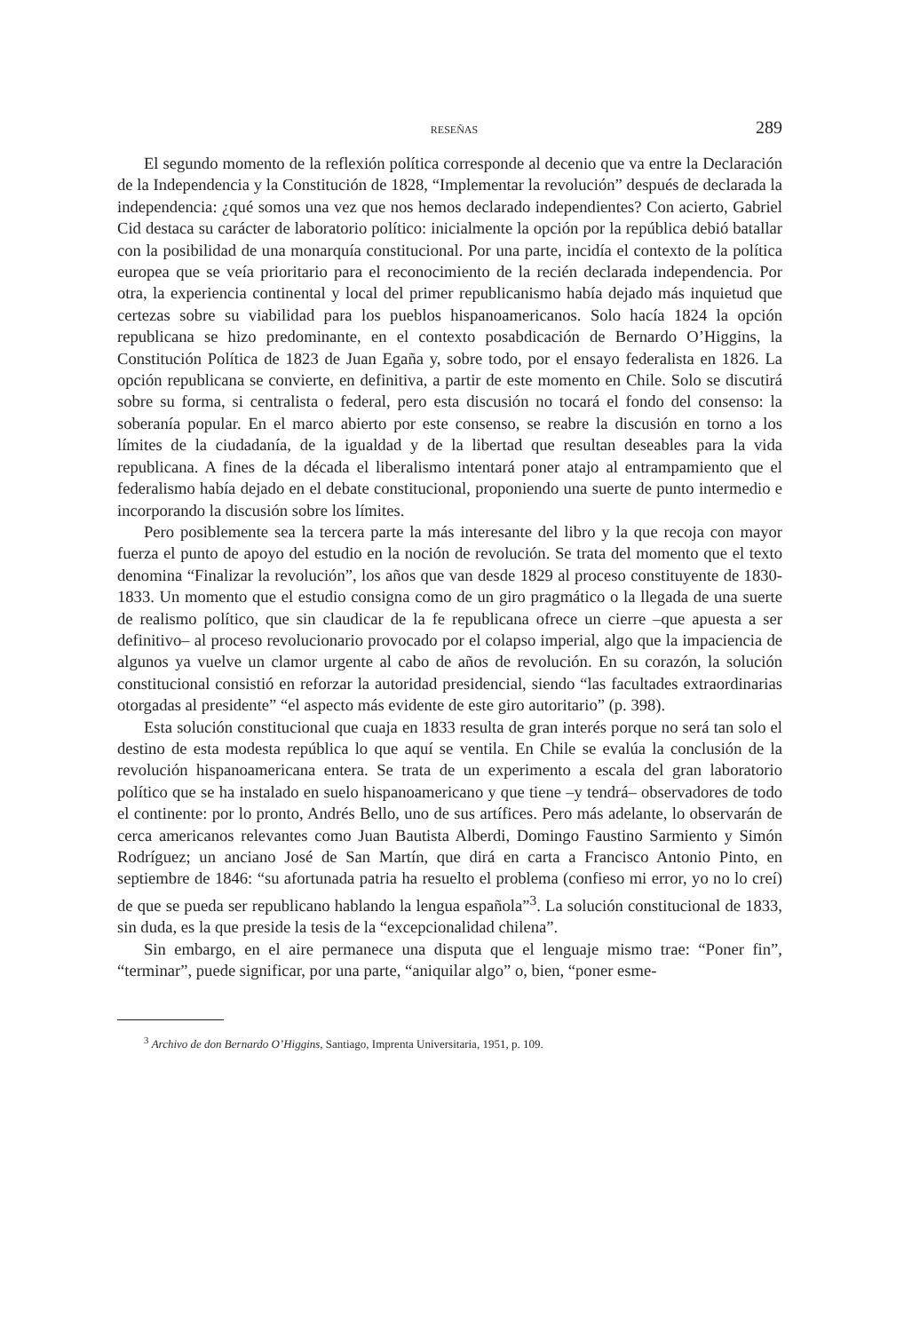RESEÑAS 289
El segundo momento de la reflexión política corresponde al decenio que va entre la Declaración de la Independencia y la Constitución de 1828, “Implementar la revolución” después de declarada la independencia: ¿qué somos una vez que nos hemos declarado independientes? Con acierto, Gabriel Cid destaca su carácter de laboratorio político: inicialmente la opción por la república debió batallar con la posibilidad de una monarquía constitucional. Por una parte, incidía el contexto de la política europea que se veía prioritario para el reconocimiento de la recién declarada independencia. Por otra, la experiencia continental y local del primer republicanismo había dejado más inquietud que certezas sobre su viabilidad para los pueblos hispanoamericanos. Solo hacía 1824 la opción republicana se hizo predominante, en el contexto posabdicación de Bernardo O’Higgins, la Constitución Política de 1823 de Juan Egaña y, sobre todo, por el ensayo federalista en 1826. La opción republicana se convierte, en definitiva, a partir de este momento en Chile. Solo se discutirá sobre su forma, si centralista o federal, pero esta discusión no tocará el fondo del consenso: la soberanía popular. En el marco abierto por este consenso, se reabre la discusión en torno a los límites de la ciudadanía, de la igualdad y de la libertad que resultan deseables para la vida republicana. A fines de la década el liberalismo intentará poner atajo al entrampamiento que el federalismo había dejado en el debate constitucional, proponiendo una suerte de punto intermedio e incorporando la discusión sobre los límites.
Pero posiblemente sea la tercera parte la más interesante del libro y la que recoja con mayor fuerza el punto de apoyo del estudio en la noción de revolución. Se trata del momento que el texto denomina “Finalizar la revolución”, los años que van desde 1829 al proceso constituyente de 1830-1833. Un momento que el estudio consigna como de un giro pragmático o la llegada de una suerte de realismo político, que sin claudicar de la fe republicana ofrece un cierre –que apuesta a ser definitivo– al proceso revolucionario provocado por el colapso imperial, algo que la impaciencia de algunos ya vuelve un clamor urgente al cabo de años de revolución. En su corazón, la solución constitucional consistió en reforzar la autoridad presidencial, siendo “las facultades extraordinarias otorgadas al presidente” “el aspecto más evidente de este giro autoritario” (p. 398).
Esta solución constitucional que cuaja en 1833 resulta de gran interés porque no será tan solo el destino de esta modesta república lo que aquí se ventila. En Chile se evalúa la conclusión de la revolución hispanoamericana entera. Se trata de un experimento a escala del gran laboratorio político que se ha instalado en suelo hispanoamericano y que tiene –y tendrá– observadores de todo el continente: por lo pronto, Andrés Bello, uno de sus artífices. Pero más adelante, lo observarán de cerca americanos relevantes como Juan Bautista Alberdi, Domingo Faustino Sarmiento y Simón Rodríguez; un anciano José de San Martín, que dirá en carta a Francisco Antonio Pinto, en septiembre de 1846: “su afortunada patria ha resuelto el problema (confieso mi error, yo no lo creí) de que se pueda ser republicano hablando la lengua española”<sup>3</sup>. La solución constitucional de 1833, sin duda, es la que preside la tesis de la “excepcionalidad chilena”.
Sin embargo, en el aire permanece una disputa que el lenguaje mismo trae: “Poner fin”, “terminar”, puede significar, por una parte, “aniquilar algo” o, bien, “poner esme-
<sup>3</sup> Archivo de don Bernardo O’Higgins, Santiago, Imprenta Universitaria, 1951, p. 109.